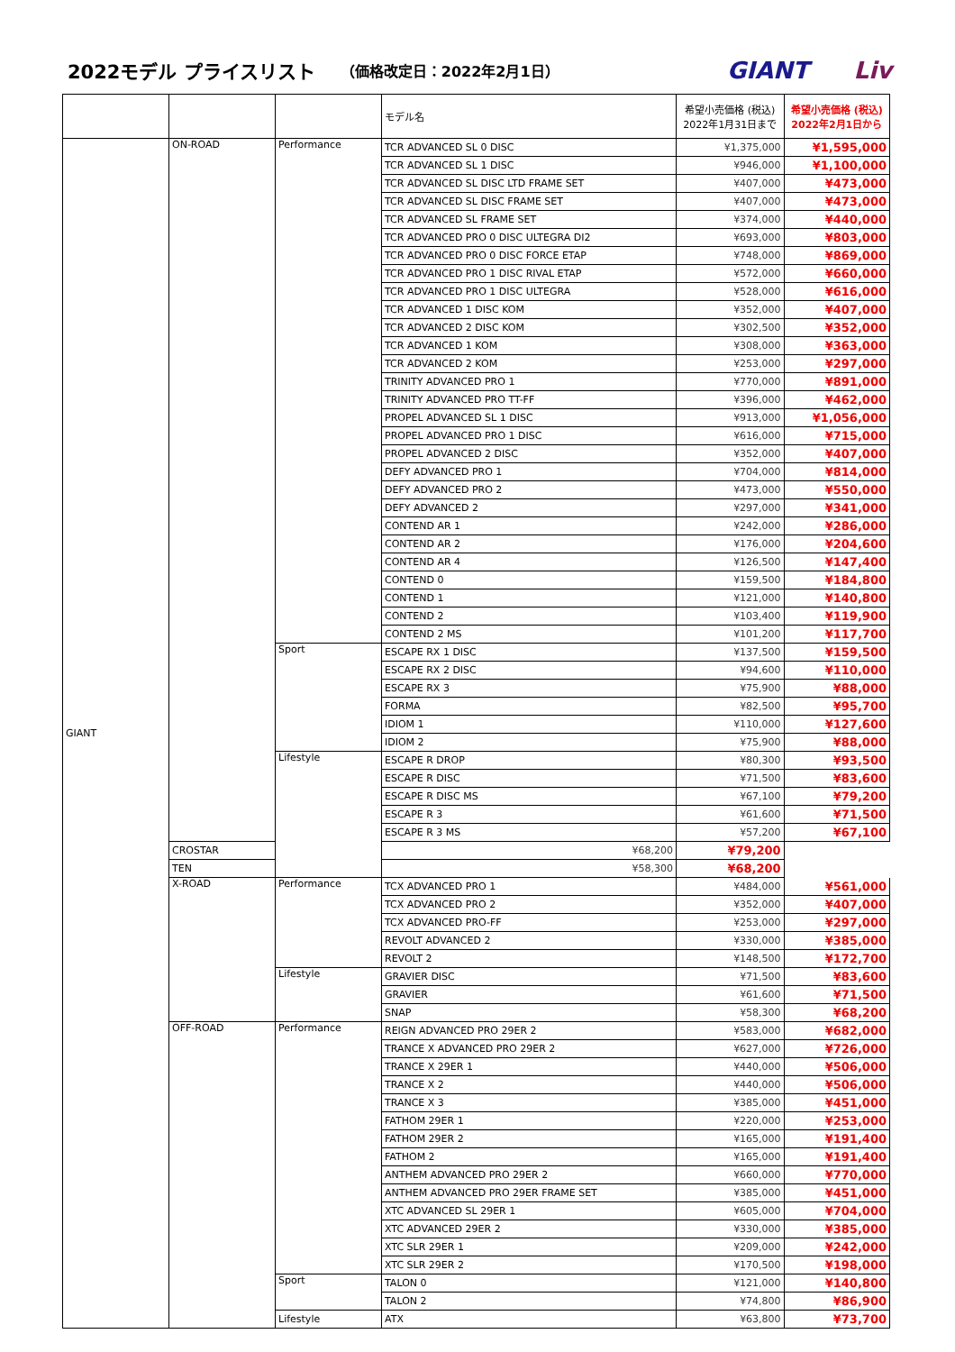2022モデル プライスリスト （価格改定日：2022年2月1日） GIANT Liv
| | | | モデル名 | 希望小売価格 (税込) 2022年1月31日まで | 希望小売価格 (税込) 2022年2月1日から |
| --- | --- | --- | --- | --- | --- |
| GIANT | ON-ROAD | Performance | TCR ADVANCED SL 0 DISC | ¥1,375,000 | ¥1,595,000 |
| | | | TCR ADVANCED SL 1 DISC | ¥946,000 | ¥1,100,000 |
| | | | TCR ADVANCED SL DISC LTD FRAME SET | ¥407,000 | ¥473,000 |
| | | | TCR ADVANCED SL DISC FRAME SET | ¥407,000 | ¥473,000 |
| | | | TCR ADVANCED SL FRAME SET | ¥374,000 | ¥440,000 |
| | | | TCR ADVANCED PRO 0 DISC ULTEGRA DI2 | ¥693,000 | ¥803,000 |
| | | | TCR ADVANCED PRO 0 DISC FORCE ETAP | ¥748,000 | ¥869,000 |
| | | | TCR ADVANCED PRO 1 DISC RIVAL ETAP | ¥572,000 | ¥660,000 |
| | | | TCR ADVANCED PRO 1 DISC ULTEGRA | ¥528,000 | ¥616,000 |
| | | | TCR ADVANCED 1 DISC KOM | ¥352,000 | ¥407,000 |
| | | | TCR ADVANCED 2 DISC KOM | ¥302,500 | ¥352,000 |
| | | | TCR ADVANCED 1 KOM | ¥308,000 | ¥363,000 |
| | | | TCR ADVANCED 2 KOM | ¥253,000 | ¥297,000 |
| | | | TRINITY ADVANCED PRO 1 | ¥770,000 | ¥891,000 |
| | | | TRINITY ADVANCED PRO TT-FF | ¥396,000 | ¥462,000 |
| | | | PROPEL ADVANCED SL 1 DISC | ¥913,000 | ¥1,056,000 |
| | | | PROPEL ADVANCED PRO 1 DISC | ¥616,000 | ¥715,000 |
| | | | PROPEL ADVANCED 2 DISC | ¥352,000 | ¥407,000 |
| | | | DEFY ADVANCED PRO 1 | ¥704,000 | ¥814,000 |
| | | | DEFY ADVANCED PRO 2 | ¥473,000 | ¥550,000 |
| | | | DEFY ADVANCED 2 | ¥297,000 | ¥341,000 |
| | | | CONTEND AR 1 | ¥242,000 | ¥286,000 |
| | | | CONTEND AR 2 | ¥176,000 | ¥204,600 |
| | | | CONTEND AR 4 | ¥126,500 | ¥147,400 |
| | | | CONTEND 0 | ¥159,500 | ¥184,800 |
| | | | CONTEND 1 | ¥121,000 | ¥140,800 |
| | | | CONTEND 2 | ¥103,400 | ¥119,900 |
| | | | CONTEND 2 MS | ¥101,200 | ¥117,700 |
| | | Sport | ESCAPE RX 1 DISC | ¥137,500 | ¥159,500 |
| | | | ESCAPE RX 2 DISC | ¥94,600 | ¥110,000 |
| | | | ESCAPE RX 3 | ¥75,900 | ¥88,000 |
| | | | FORMA | ¥82,500 | ¥95,700 |
| | | | IDIOM 1 | ¥110,000 | ¥127,600 |
| | | | IDIOM 2 | ¥75,900 | ¥88,000 |
| | | Lifestyle | ESCAPE R DROP | ¥80,300 | ¥93,500 |
| | | | ESCAPE R DISC | ¥71,500 | ¥83,600 |
| | | | ESCAPE R DISC MS | ¥67,100 | ¥79,200 |
| | | | ESCAPE R 3 | ¥61,600 | ¥71,500 |
| | | | ESCAPE R 3 MS | ¥57,200 | ¥67,100 |
| | CROSTAR | | ¥68,200 | ¥79,200 | |
| | TEN | | ¥58,300 | ¥68,200 | |
| | X-ROAD | Performance | TCX ADVANCED PRO 1 | ¥484,000 | ¥561,000 |
| | | | TCX ADVANCED PRO 2 | ¥352,000 | ¥407,000 |
| | | | TCX ADVANCED PRO-FF | ¥253,000 | ¥297,000 |
| | | | REVOLT ADVANCED 2 | ¥330,000 | ¥385,000 |
| | | | REVOLT 2 | ¥148,500 | ¥172,700 |
| | | Lifestyle | GRAVIER DISC | ¥71,500 | ¥83,600 |
| | | | GRAVIER | ¥61,600 | ¥71,500 |
| | | | SNAP | ¥58,300 | ¥68,200 |
| | OFF-ROAD | Performance | REIGN ADVANCED PRO 29ER 2 | ¥583,000 | ¥682,000 |
| | | | TRANCE X ADVANCED PRO 29ER 2 | ¥627,000 | ¥726,000 |
| | | | TRANCE X 29ER 1 | ¥440,000 | ¥506,000 |
| | | | TRANCE X 2 | ¥440,000 | ¥506,000 |
| | | | TRANCE X 3 | ¥385,000 | ¥451,000 |
| | | | FATHOM 29ER 1 | ¥220,000 | ¥253,000 |
| | | | FATHOM 29ER 2 | ¥165,000 | ¥191,400 |
| | | | FATHOM 2 | ¥165,000 | ¥191,400 |
| | | | ANTHEM ADVANCED PRO 29ER 2 | ¥660,000 | ¥770,000 |
| | | | ANTHEM ADVANCED PRO 29ER FRAME SET | ¥385,000 | ¥451,000 |
| | | | XTC ADVANCED SL 29ER 1 | ¥605,000 | ¥704,000 |
| | | | XTC ADVANCED 29ER 2 | ¥330,000 | ¥385,000 |
| | | | XTC SLR 29ER 1 | ¥209,000 | ¥242,000 |
| | | | XTC SLR 29ER 2 | ¥170,500 | ¥198,000 |
| | | Sport | TALON 0 | ¥121,000 | ¥140,800 |
| | | | TALON 2 | ¥74,800 | ¥86,900 |
| | | Lifestyle | ATX | ¥63,800 | ¥73,700 |